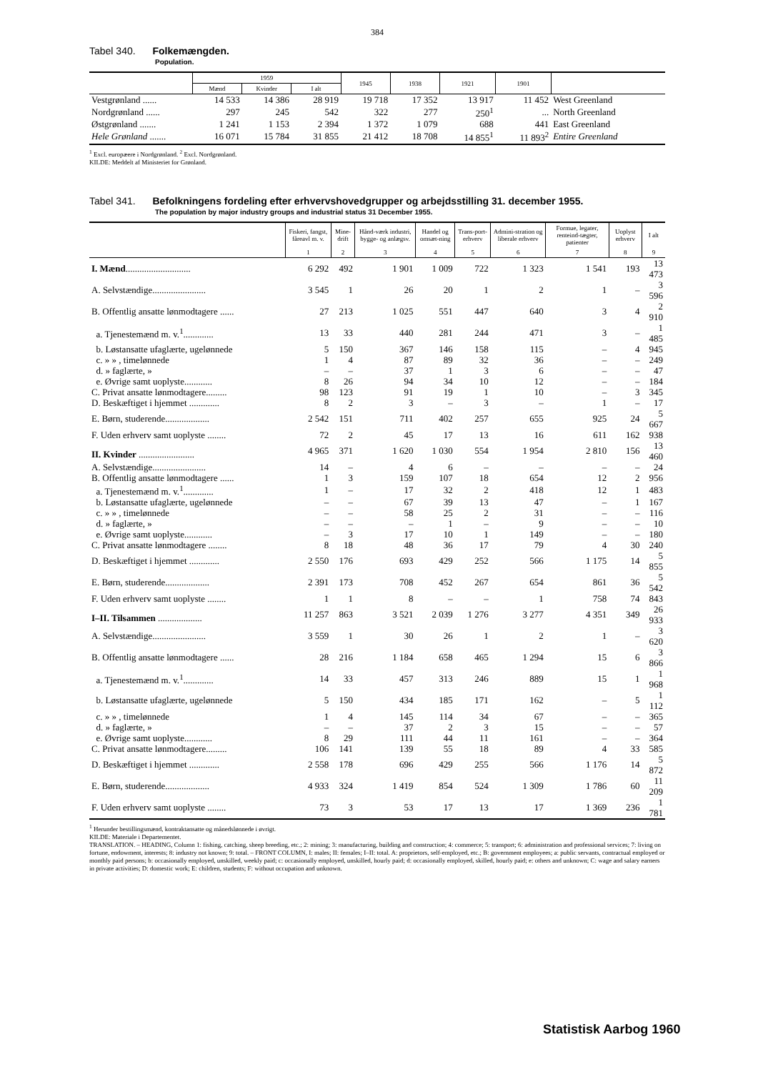384
Tabel 340. Folkemængden.
Population.
| | 1959 | | | 1945 | 1938 | 1921 | 1901 | |
| --- | --- | --- | --- | --- | --- | --- | --- | --- |
| | Mænd | Kvinder | I alt | | | | | |
| Vestgrønland ...... | 14 533 | 14 386 | 28 919 | 19 718 | 17 352 | 13 917 | 11 452 | West Greenland |
| Nordgrønland ...... | 297 | 245 | 542 | 322 | 277 | 250<sup>1</sup> | ... | North Greenland |
| Østgrønland ....... | 1 241 | 1 153 | 2 394 | 1 372 | 1 079 | 688 | 441 | East Greenland |
| Hele Grønland ....... | 16 071 | 15 784 | 31 855 | 21 412 | 18 708 | 14 855<sup>1</sup> | 11 893<sup>2</sup> | Entire Greenland |
<sup>1</sup> Excl. europæere i Nordgrønland. <sup>2</sup> Excl. Nordgrønland.
KILDE: Meddelt af Ministeriet for Grønland.
Tabel 341. Befolkningens fordeling efter erhvervshovedgrupper og arbejdsstilling 31. december 1955.
The population by major industry groups and industrial status 31 December 1955.
| | Fiskeri, fangst, fåreavl m. v. | Mine-drift | Hånd-værk industri, bygge- og anlægsv. | Handel og omsæt-ning | Trans-port-erhverv | Admini-stration og liberale erhverv | Formue, legater, renteind-tægter, patienter | Uoplyst erhverv | I alt |
| --- | --- | --- | --- | --- | --- | --- | --- | --- | --- |
| | 1 | 2 | 3 | 4 | 5 | 6 | 7 | 8 | 9 |
| I. Mænd ............................ | 6 292 | 492 | 1 901 | 1 009 | 722 | 1 323 | 1 541 | 193 | 13 473 |
| A. Selvstændige....................... | 3 545 | 1 | 26 | 20 | 1 | 2 | 1 | – | 3 596 |
| B. Offentlig ansatte lønmodtagere ...... | 27 | 213 | 1 025 | 551 | 447 | 640 | 3 | 4 | 2 910 |
| a. Tjenestemænd m. v.<sup>1</sup>............. | 13 | 33 | 440 | 281 | 244 | 471 | 3 | – | 1 485 |
| b. Løstansatte ufaglærte, ugelønnede | 5 | 150 | 367 | 146 | 158 | 115 | – | 4 | 945 |
| c. » » , timelønnede | 1 | 4 | 87 | 89 | 32 | 36 | – | – | 249 |
| d. » faglærte, » | – | – | 37 | 1 | 3 | 6 | – | – | 47 |
| e. Øvrige samt uoplyste............ | 8 | 26 | 94 | 34 | 10 | 12 | – | – | 184 |
| C. Privat ansatte lønmodtagere......... | 98 | 123 | 91 | 19 | 1 | 10 | – | 3 | 345 |
| D. Beskæftiget i hjemmet ............. | 8 | 2 | 3 | – | 3 | – | 1 | – | 17 |
| E. Børn, studerende................... | 2 542 | 151 | 711 | 402 | 257 | 655 | 925 | 24 | 5 667 |
| F. Uden erhverv samt uoplyste ........ | 72 | 2 | 45 | 17 | 13 | 16 | 611 | 162 | 938 |
| II. Kvinder ........................ | 4 965 | 371 | 1 620 | 1 030 | 554 | 1 954 | 2 810 | 156 | 13 460 |
| A. Selvstændige....................... | 14 | – | 4 | 6 | – | – | – | – | 24 |
| B. Offentlig ansatte lønmodtagere ...... | 1 | 3 | 159 | 107 | 18 | 654 | 12 | 2 | 956 |
| a. Tjenestemænd m. v.<sup>1</sup>............. | 1 | – | 17 | 32 | 2 | 418 | 12 | 1 | 483 |
| b. Løstansatte ufaglærte, ugelønnede | – | – | 67 | 39 | 13 | 47 | – | 1 | 167 |
| c. » » , timelønnede | – | – | 58 | 25 | 2 | 31 | – | – | 116 |
| d. » faglærte, » | – | – | – | 1 | – | 9 | – | – | 10 |
| e. Øvrige samt uoplyste............ | – | 3 | 17 | 10 | 1 | 149 | – | – | 180 |
| C. Privat ansatte lønmodtagere ........ | 8 | 18 | 48 | 36 | 17 | 79 | 4 | 30 | 240 |
| D. Beskæftiget i hjemmet ............. | 2 550 | 176 | 693 | 429 | 252 | 566 | 1 175 | 14 | 5 855 |
| E. Børn, studerende................... | 2 391 | 173 | 708 | 452 | 267 | 654 | 861 | 36 | 5 542 |
| F. Uden erhverv samt uoplyste ........ | 1 | 1 | 8 | – | – | 1 | 758 | 74 | 843 |
| I–II. Tilsammen ................... | 11 257 | 863 | 3 521 | 2 039 | 1 276 | 3 277 | 4 351 | 349 | 26 933 |
| A. Selvstændige....................... | 3 559 | 1 | 30 | 26 | 1 | 2 | 1 | – | 3 620 |
| B. Offentlig ansatte lønmodtagere ...... | 28 | 216 | 1 184 | 658 | 465 | 1 294 | 15 | 6 | 3 866 |
| a. Tjenestemænd m. v.<sup>1</sup>............. | 14 | 33 | 457 | 313 | 246 | 889 | 15 | 1 | 1 968 |
| b. Løstansatte ufaglærte, ugelønnede | 5 | 150 | 434 | 185 | 171 | 162 | – | 5 | 1 112 |
| c. » » , timelønnede | 1 | 4 | 145 | 114 | 34 | 67 | – | – | 365 |
| d. » faglærte, » | – | – | 37 | 2 | 3 | 15 | – | – | 57 |
| e. Øvrige samt uoplyste............ | 8 | 29 | 111 | 44 | 11 | 161 | – | – | 364 |
| C. Privat ansatte lønmodtagere......... | 106 | 141 | 139 | 55 | 18 | 89 | 4 | 33 | 585 |
| D. Beskæftiget i hjemmet ............. | 2 558 | 178 | 696 | 429 | 255 | 566 | 1 176 | 14 | 5 872 |
| E. Børn, studerende................... | 4 933 | 324 | 1 419 | 854 | 524 | 1 309 | 1 786 | 60 | 11 209 |
| F. Uden erhverv samt uoplyste ........ | 73 | 3 | 53 | 17 | 13 | 17 | 1 369 | 236 | 1 781 |
<sup>1</sup> Herunder bestillingsmænd, kontraktansatte og månedslønnede i øvrigt.
KILDE: Materiale i Departementet.
TRANSLATION. – HEADING, Column 1: fishing, catching, sheep breeding, etc.; 2: mining; 3: manufacturing, building and construction; 4: commerce; 5: transport; 6: administration and professional services; 7: living on fortune, endowment, interests; 8: industry not known; 9: total. – FRONT COLUMN, I: males; II: females; I–II: total. A: proprietors, self-employed, etc.; B: government employees; a: public servants, contractual employed or monthly paid persons; b: occasionally employed, unskilled, weekly paid; c: occasionally employed, unskilled, hourly paid; d: occasionally employed, skilled, hourly paid; e: others and unknown; C: wage and salary earners in private activities; D: domestic work; E: children, students; F: without occupation and unknown.
Statistisk Aarbog 1960